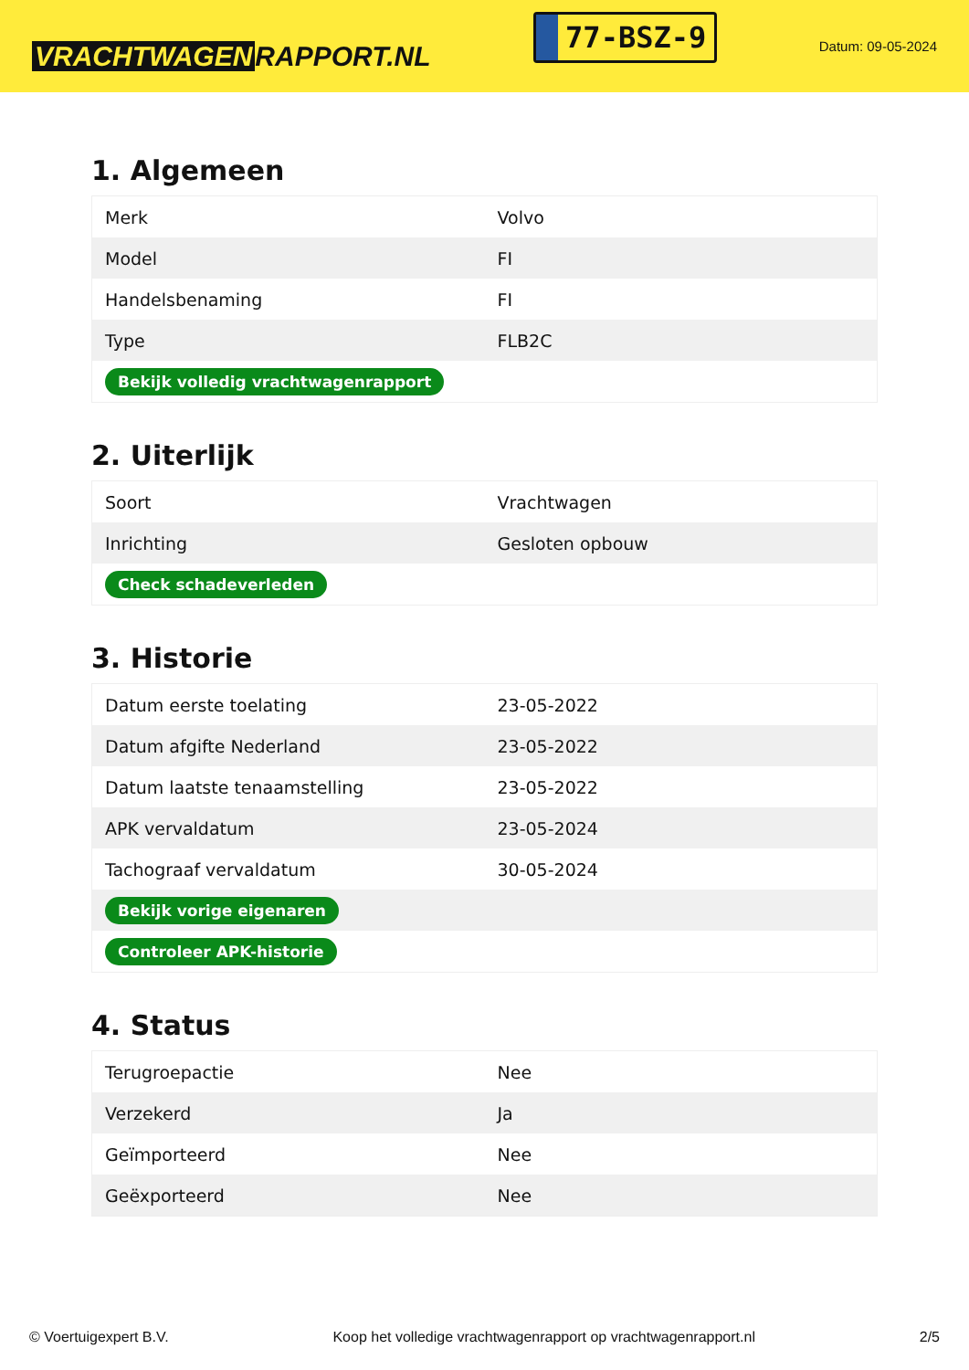VRACHTWAGEN RAPPORT.NL
77-BSZ-9
Datum: 09-05-2024
1. Algemeen
| Merk | Volvo |
| Model | FI |
| Handelsbenaming | FI |
| Type | FLB2C |
| Bekijk volledig vrachtwagenrapport | |
2. Uiterlijk
| Soort | Vrachtwagen |
| Inrichting | Gesloten opbouw |
| Check schadeverleden | |
3. Historie
| Datum eerste toelating | 23-05-2022 |
| Datum afgifte Nederland | 23-05-2022 |
| Datum laatste tenaamstelling | 23-05-2022 |
| APK vervaldatum | 23-05-2024 |
| Tachograaf vervaldatum | 30-05-2024 |
| Bekijk vorige eigenaren | |
| Controleer APK-historie | |
4. Status
| Terugroepactie | Nee |
| Verzekerd | Ja |
| Geïmporteerd | Nee |
| Geëxporteerd | Nee |
© Voertuigexpert B.V. Koop het volledige vrachtwagenrapport op vrachtwagenrapport.nl 2/5